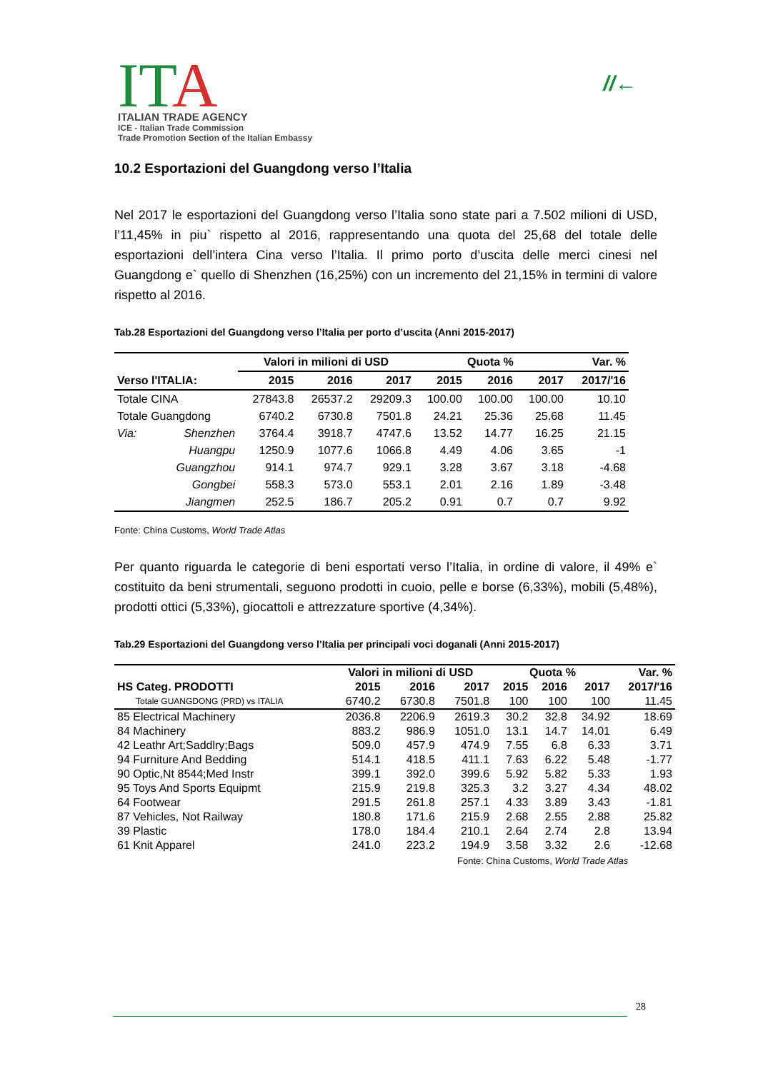ITA
ITALIAN TRADE AGENCY
ICE - Italian Trade Commission
Trade Promotion Section of the Italian Embassy
//←
10.2 Esportazioni del Guangdong verso l’Italia
Nel 2017 le esportazioni del Guangdong verso l’Italia sono state pari a 7.502 milioni di USD, l’11,45% in piu` rispetto al 2016, rappresentando una quota del 25,68 del totale delle esportazioni dell’intera Cina verso l’Italia. Il primo porto d’uscita delle merci cinesi nel Guangdong e` quello di Shenzhen (16,25%) con un incremento del 21,15% in termini di valore rispetto al 2016.
Tab.28 Esportazioni del Guangdong verso l’Italia per porto d’uscita (Anni 2015-2017)
| | | Valori in milioni di USD | | | Quota % | | | Var. % |
| --- | --- | --- | --- | --- | --- | --- | --- | --- |
| Verso l'ITALIA: | | 2015 | 2016 | 2017 | 2015 | 2016 | 2017 | 2017/'16 |
| Totale CINA | | 27843.8 | 26537.2 | 29209.3 | 100.00 | 100.00 | 100.00 | 10.10 |
| Totale Guangdong | | 6740.2 | 6730.8 | 7501.8 | 24.21 | 25.36 | 25.68 | 11.45 |
| Via: | Shenzhen | 3764.4 | 3918.7 | 4747.6 | 13.52 | 14.77 | 16.25 | 21.15 |
| | Huangpu | 1250.9 | 1077.6 | 1066.8 | 4.49 | 4.06 | 3.65 | -1 |
| | Guangzhou | 914.1 | 974.7 | 929.1 | 3.28 | 3.67 | 3.18 | -4.68 |
| | Gongbei | 558.3 | 573.0 | 553.1 | 2.01 | 2.16 | 1.89 | -3.48 |
| | Jiangmen | 252.5 | 186.7 | 205.2 | 0.91 | 0.7 | 0.7 | 9.92 |
Fonte: China Customs, World Trade Atlas
Per quanto riguarda le categorie di beni esportati verso l’Italia, in ordine di valore, il 49% e` costituito da beni strumentali, seguono prodotti in cuoio, pelle e borse (6,33%), mobili (5,48%), prodotti ottici (5,33%), giocattoli e attrezzature sportive (4,34%).
Tab.29 Esportazioni del Guangdong verso l’Italia per principali voci doganali (Anni 2015-2017)
| | Valori in milioni di USD | | | Quota % | | | Var. % |
| --- | --- | --- | --- | --- | --- | --- | --- |
| HS Categ. PRODOTTI | 2015 | 2016 | 2017 | 2015 | 2016 | 2017 | 2017/'16 |
| Totale GUANGDONG (PRD) vs ITALIA | 6740.2 | 6730.8 | 7501.8 | 100 | 100 | 100 | 11.45 |
| 85 Electrical Machinery | 2036.8 | 2206.9 | 2619.3 | 30.2 | 32.8 | 34.92 | 18.69 |
| 84 Machinery | 883.2 | 986.9 | 1051.0 | 13.1 | 14.7 | 14.01 | 6.49 |
| 42 Leathr Art;Saddlry;Bags | 509.0 | 457.9 | 474.9 | 7.55 | 6.8 | 6.33 | 3.71 |
| 94 Furniture And Bedding | 514.1 | 418.5 | 411.1 | 7.63 | 6.22 | 5.48 | -1.77 |
| 90 Optic,Nt 8544;Med Instr | 399.1 | 392.0 | 399.6 | 5.92 | 5.82 | 5.33 | 1.93 |
| 95 Toys And Sports Equipmt | 215.9 | 219.8 | 325.3 | 3.2 | 3.27 | 4.34 | 48.02 |
| 64 Footwear | 291.5 | 261.8 | 257.1 | 4.33 | 3.89 | 3.43 | -1.81 |
| 87 Vehicles, Not Railway | 180.8 | 171.6 | 215.9 | 2.68 | 2.55 | 2.88 | 25.82 |
| 39 Plastic | 178.0 | 184.4 | 210.1 | 2.64 | 2.74 | 2.8 | 13.94 |
| 61 Knit Apparel | 241.0 | 223.2 | 194.9 | 3.58 | 3.32 | 2.6 | -12.68 |
Fonte: China Customs, World Trade Atlas
28